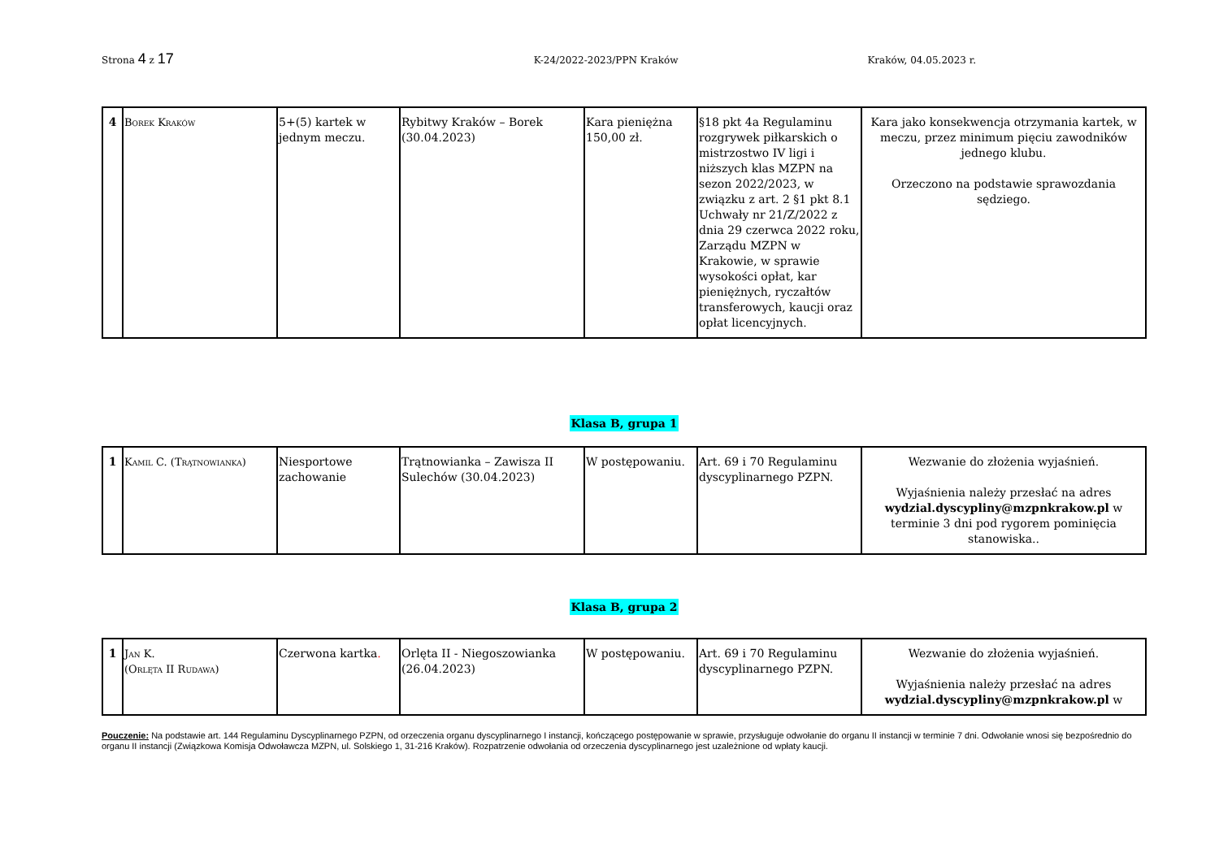Strona 4 z 17 K-24/2022-2023/PPN Kraków Kraków, 04.05.2023 r.
| 4 | Borek Kraków | 5+(5) kartek w jednym meczu. | Rybitwy Kraków – Borek (30.04.2023) | Kara pieniężna 150,00 zł. | §18 pkt 4a Regulaminu rozgrywek piłkarskich o mistrzostwo IV ligi i niższych klas MZPN na sezon 2022/2023, w związku z art. 2 §1 pkt 8.1 Uchwały nr 21/Z/2022 z dnia 29 czerwca 2022 roku, Zarządu MZPN w Krakowie, w sprawie wysokości opłat, kar pieniężnych, ryczałtów transferowych, kaucji oraz opłat licencyjnych. | Kara jako konsekwencja otrzymania kartek, w meczu, przez minimum pięciu zawodników jednego klubu. Orzeczono na podstawie sprawozdania sędziego. |
Klasa B, grupa 1
| 1 | Kamil C. (Trątnowianka) | Niesportowe zachowanie | Trątnowianka – Zawisza II Sulechów (30.04.2023) | W postępowaniu. | Art. 69 i 70 Regulaminu dyscyplinarnego PZPN. | Wezwanie do złożenia wyjaśnień. Wyjaśnienia należy przesłać na adres wydzial.dyscypliny@mzpnkrakow.pl w terminie 3 dni pod rygorem pominięcia stanowiska.. |
Klasa B, grupa 2
| 1 | Jan K. (Orlęta II Rudawa) | Czerwona kartka . | Orlęta II - Niegoszowianka (26.04.2023) | W postępowaniu. | Art. 69 i 70 Regulaminu dyscyplinarnego PZPN. | Wezwanie do złożenia wyjaśnień. Wyjaśnienia należy przesłać na adres wydzial.dyscypliny@mzpnkrakow.pl w |
Pouczenie: Na podstawie art. 144 Regulaminu Dyscyplinarnego PZPN, od orzeczenia organu dyscyplinarnego I instancji, kończącego postępowanie w sprawie, przysługuje odwołanie do organu II instancji w terminie 7 dni. Odwołanie wnosi się bezpośrednio do organu II instancji (Związkowa Komisja Odwoławcza MZPN, ul. Solskiego 1, 31-216 Kraków). Rozpatrzenie odwołania od orzeczenia dyscyplinarnego jest uzależnione od wpłaty kaucji.